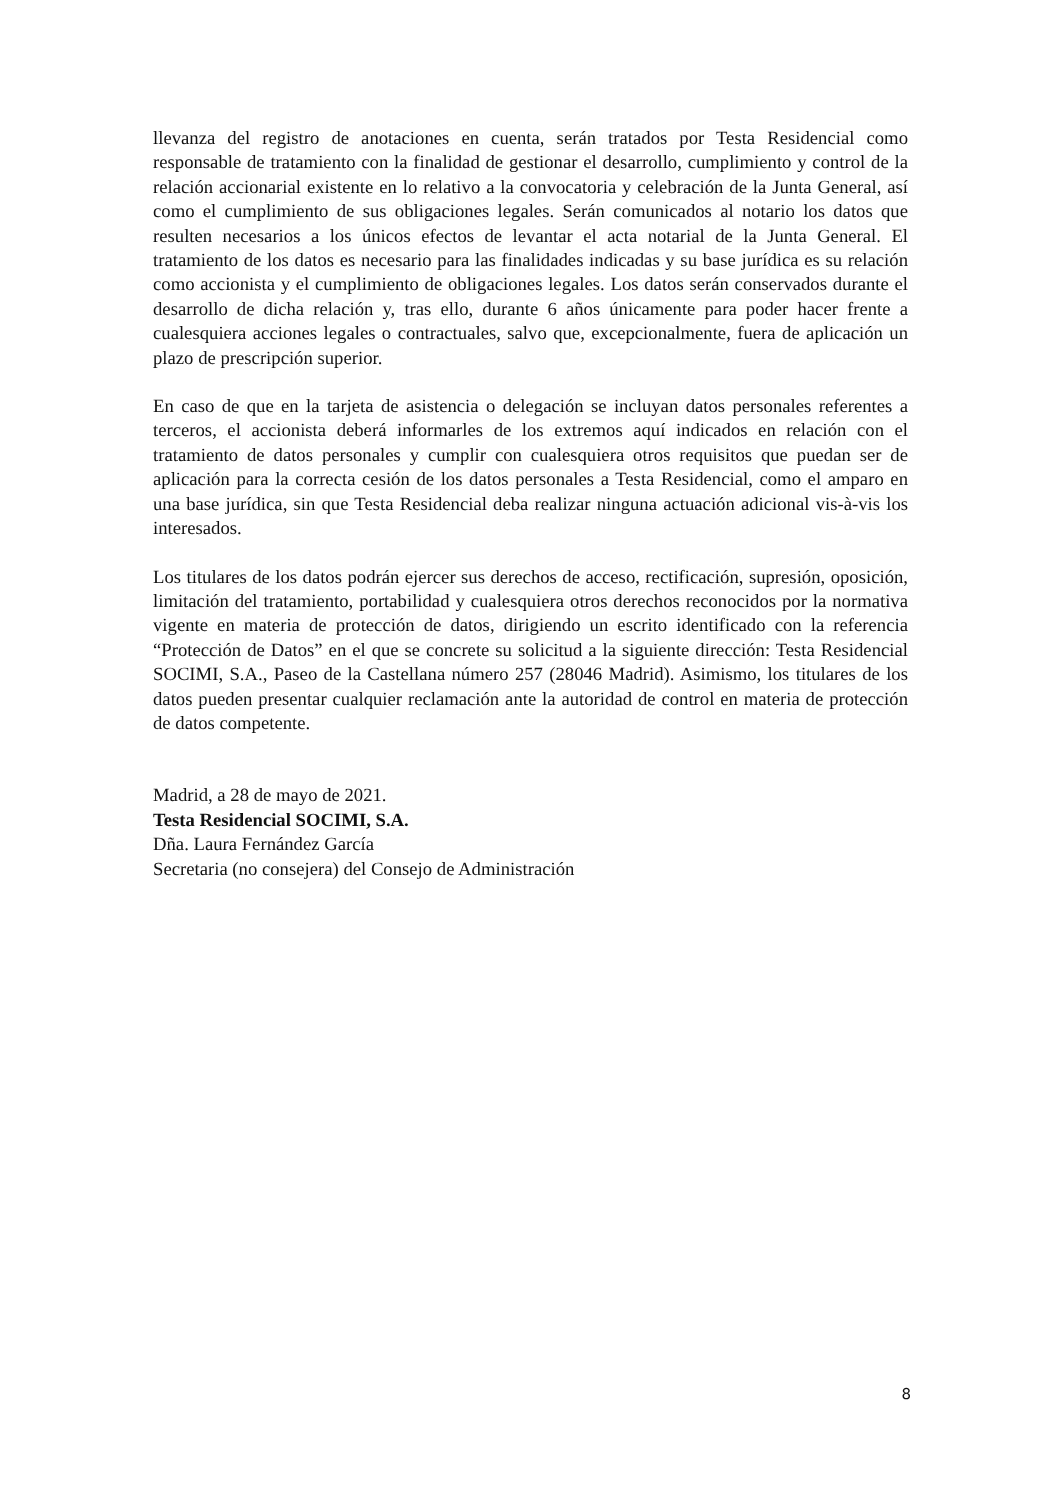llevanza del registro de anotaciones en cuenta, serán tratados por Testa Residencial como responsable de tratamiento con la finalidad de gestionar el desarrollo, cumplimiento y control de la relación accionarial existente en lo relativo a la convocatoria y celebración de la Junta General, así como el cumplimiento de sus obligaciones legales. Serán comunicados al notario los datos que resulten necesarios a los únicos efectos de levantar el acta notarial de la Junta General. El tratamiento de los datos es necesario para las finalidades indicadas y su base jurídica es su relación como accionista y el cumplimiento de obligaciones legales. Los datos serán conservados durante el desarrollo de dicha relación y, tras ello, durante 6 años únicamente para poder hacer frente a cualesquiera acciones legales o contractuales, salvo que, excepcionalmente, fuera de aplicación un plazo de prescripción superior.
En caso de que en la tarjeta de asistencia o delegación se incluyan datos personales referentes a terceros, el accionista deberá informarles de los extremos aquí indicados en relación con el tratamiento de datos personales y cumplir con cualesquiera otros requisitos que puedan ser de aplicación para la correcta cesión de los datos personales a Testa Residencial, como el amparo en una base jurídica, sin que Testa Residencial deba realizar ninguna actuación adicional vis-à-vis los interesados.
Los titulares de los datos podrán ejercer sus derechos de acceso, rectificación, supresión, oposición, limitación del tratamiento, portabilidad y cualesquiera otros derechos reconocidos por la normativa vigente en materia de protección de datos, dirigiendo un escrito identificado con la referencia “Protección de Datos” en el que se concrete su solicitud a la siguiente dirección: Testa Residencial SOCIMI, S.A., Paseo de la Castellana número 257 (28046 Madrid). Asimismo, los titulares de los datos pueden presentar cualquier reclamación ante la autoridad de control en materia de protección de datos competente.
Madrid, a 28 de mayo de 2021.
Testa Residencial SOCIMI, S.A.
Dña. Laura Fernández García
Secretaria (no consejera) del Consejo de Administración
8